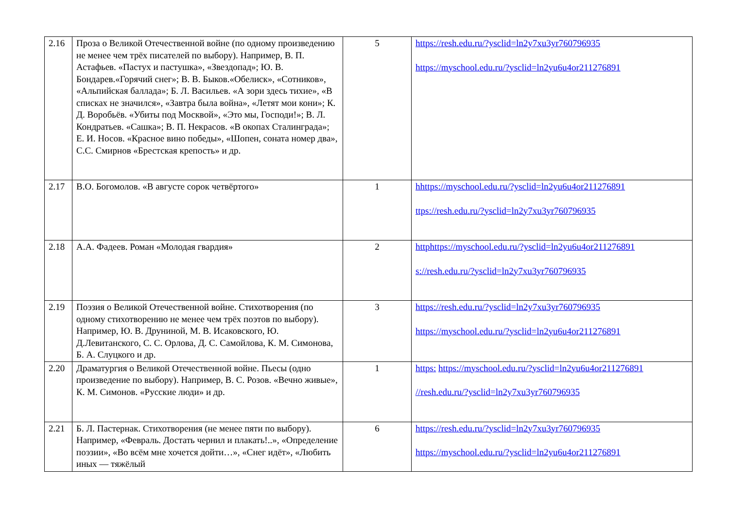| 2.16 | Проза о Великой Отечественной войне (по одному произведению не менее чем трёх писателей по выбору). Например, В. П. Астафьев. «Пастух и пастушка», «Звездопад»; Ю. В. Бондарев.«Горячий снег»; В. В. Быков.«Обелиск», «Сотников», «Альпийская баллада»; Б. Л. Васильев. «А зори здесь тихие», «В списках не значился», «Завтра была война», «Летят мои кони»; К. Д. Воробьёв. «Убиты под Москвой», «Это мы, Господи!»; В. Л. Кондратьев. «Сашка»; В. П. Некрасов. «В окопах Сталинграда»; Е. И. Носов. «Красное вино победы», «Шопен, соната номер два», С.С. Смирнов «Брестская крепость» и др. | 5 | https://resh.edu.ru/?ysclid=ln2y7xu3yr760796935 https://myschool.edu.ru/?ysclid=ln2yu6u4or211276891 |
| 2.17 | В.О. Богомолов. «В августе сорок четвёртого» | 1 | hhttps://myschool.edu.ru/?ysclid=ln2yu6u4or211276891 ttps://resh.edu.ru/?ysclid=ln2y7xu3yr760796935 |
| 2.18 | А.А. Фадеев. Роман «Молодая гвардия» | 2 | httphttps://myschool.edu.ru/?ysclid=ln2yu6u4or211276891 s://resh.edu.ru/?ysclid=ln2y7xu3yr760796935 |
| 2.19 | Поэзия о Великой Отечественной войне. Стихотворения (по одному стихотворению не менее чем трёх поэтов по выбору). Например, Ю. В. Друниной, М. В. Исаковского, Ю. Д.Левитанского, С. С. Орлова, Д. С. Самойлова, К. М. Симонова, Б. А. Слуцкого и др. | 3 | https://resh.edu.ru/?ysclid=ln2y7xu3yr760796935 https://myschool.edu.ru/?ysclid=ln2yu6u4or211276891 |
| 2.20 | Драматургия о Великой Отечественной войне. Пьесы (одно произведение по выбору). Например, В. С. Розов. «Вечно живые», К. М. Симонов. «Русские люди» и др. | 1 | https: https://myschool.edu.ru/?ysclid=ln2yu6u4or211276891 //resh.edu.ru/?ysclid=ln2y7xu3yr760796935 |
| 2.21 | Б. Л. Пастернак. Стихотворения (не менее пяти по выбору). Например, «Февраль. Достать чернил и плакать!..», «Определение поэзии», «Во всём мне хочется дойти…», «Снег идёт», «Любить иных — тяжёлый | 6 | https://resh.edu.ru/?ysclid=ln2y7xu3yr760796935 https://myschool.edu.ru/?ysclid=ln2yu6u4or211276891 |